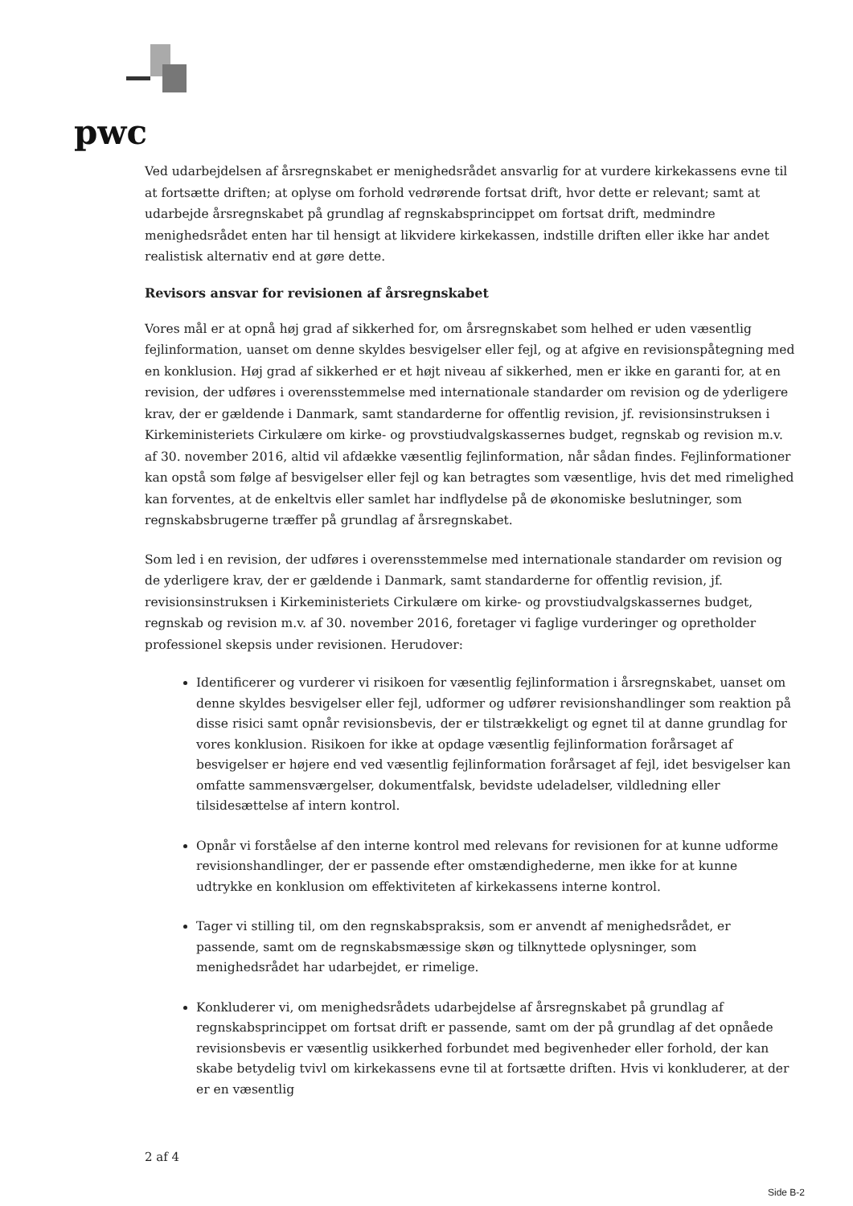pwc
Ved udarbejdelsen af årsregnskabet er menighedsrådet ansvarlig for at vurdere kirkekassens evne til at fortsætte driften; at oplyse om forhold vedrørende fortsat drift, hvor dette er relevant; samt at udarbejde årsregnskabet på grundlag af regnskabsprincippet om fortsat drift, medmindre menighedsrådet enten har til hensigt at likvidere kirkekassen, indstille driften eller ikke har andet realistisk alternativ end at gøre dette.
Revisors ansvar for revisionen af årsregnskabet
Vores mål er at opnå høj grad af sikkerhed for, om årsregnskabet som helhed er uden væsentlig fejlinformation, uanset om denne skyldes besvigelser eller fejl, og at afgive en revisionspåtegning med en konklusion. Høj grad af sikkerhed er et højt niveau af sikkerhed, men er ikke en garanti for, at en revision, der udføres i overensstemmelse med internationale standarder om revision og de yderligere krav, der er gældende i Danmark, samt standarderne for offentlig revision, jf. revisionsinstruksen i Kirkeministeriets Cirkulære om kirke- og provstiudvalgskassernes budget, regnskab og revision m.v. af 30. november 2016, altid vil afdække væsentlig fejlinformation, når sådan findes. Fejlinformationer kan opstå som følge af besvigelser eller fejl og kan betragtes som væsentlige, hvis det med rimelighed kan forventes, at de enkeltvis eller samlet har indflydelse på de økonomiske beslutninger, som regnskabsbrugerne træffer på grundlag af årsregnskabet.
Som led i en revision, der udføres i overensstemmelse med internationale standarder om revision og de yderligere krav, der er gældende i Danmark, samt standarderne for offentlig revision, jf. revisionsinstruksen i Kirkeministeriets Cirkulære om kirke- og provstiudvalgskassernes budget, regnskab og revision m.v. af 30. november 2016, foretager vi faglige vurderinger og opretholder professionel skepsis under revisionen. Herudover:
Identificerer og vurderer vi risikoen for væsentlig fejlinformation i årsregnskabet, uanset om denne skyldes besvigelser eller fejl, udformer og udfører revisionshandlinger som reaktion på disse risici samt opnår revisionsbevis, der er tilstrækkeligt og egnet til at danne grundlag for vores konklusion. Risikoen for ikke at opdage væsentlig fejlinformation forårsaget af besvigelser er højere end ved væsentlig fejlinformation forårsaget af fejl, idet besvigelser kan omfatte sammensværgelser, dokumentfalsk, bevidste udeladelser, vildledning eller tilsidesættelse af intern kontrol.
Opnår vi forståelse af den interne kontrol med relevans for revisionen for at kunne udforme revisionshandlinger, der er passende efter omstændighederne, men ikke for at kunne udtrykke en konklusion om effektiviteten af kirkekassens interne kontrol.
Tager vi stilling til, om den regnskabspraksis, som er anvendt af menighedsrådet, er passende, samt om de regnskabsmæssige skøn og tilknyttede oplysninger, som menighedsrådet har udarbejdet, er rimelige.
Konkluderer vi, om menighedsrådets udarbejdelse af årsregnskabet på grundlag af regnskabsprincippet om fortsat drift er passende, samt om der på grundlag af det opnåede revisionsbevis er væsentlig usikkerhed forbundet med begivenheder eller forhold, der kan skabe betydelig tvivl om kirkekassens evne til at fortsætte driften. Hvis vi konkluderer, at der er en væsentlig
2 af 4
Side B-2